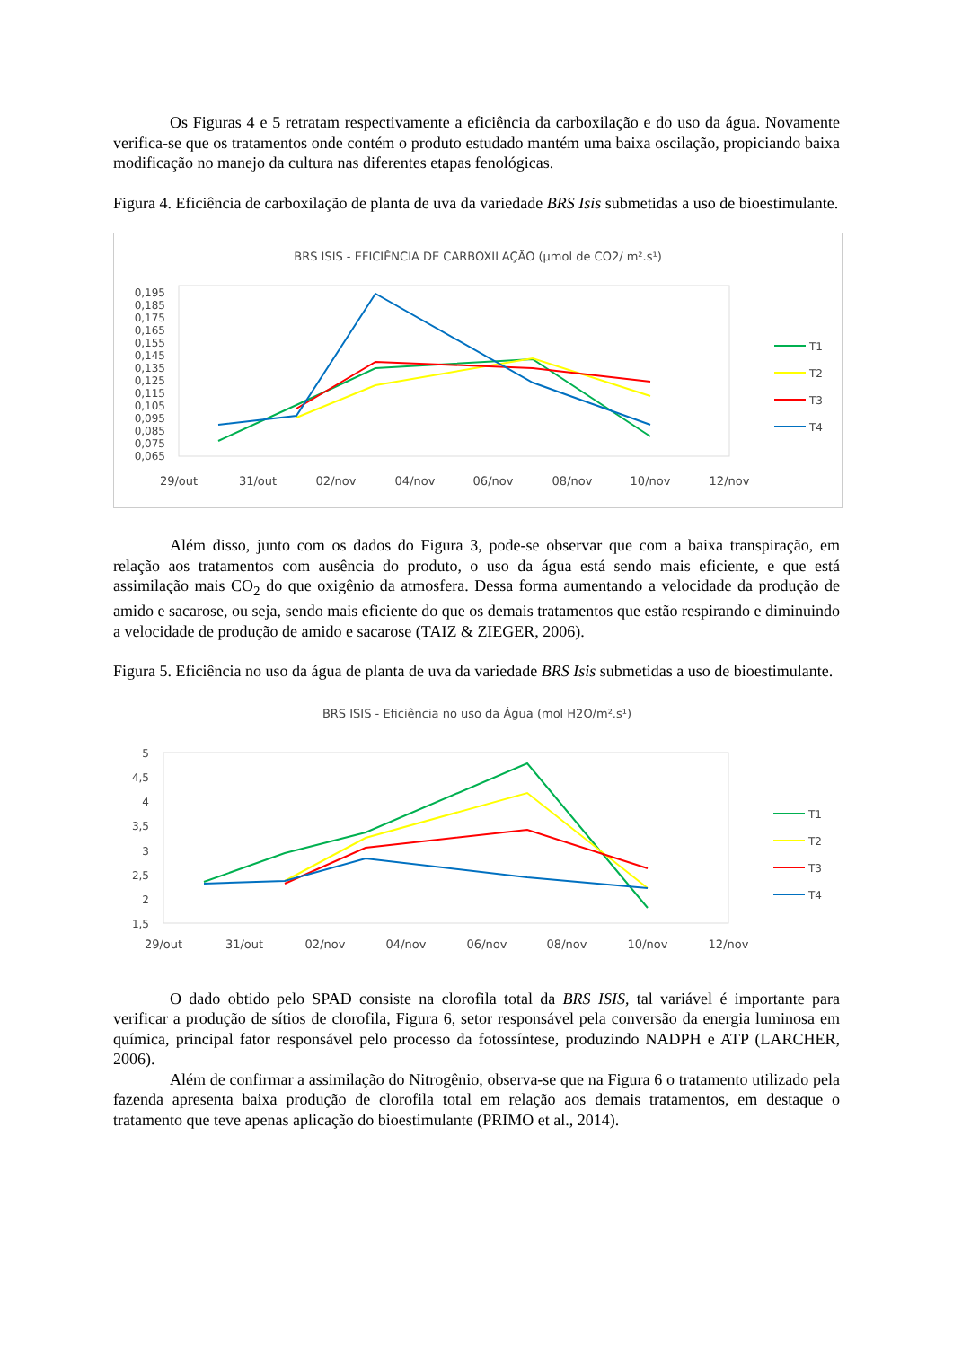Os Figuras 4 e 5 retratam respectivamente a eficiência da carboxilação e do uso da água. Novamente verifica-se que os tratamentos onde contém o produto estudado mantém uma baixa oscilação, propiciando baixa modificação no manejo da cultura nas diferentes etapas fenológicas.
Figura 4. Eficiência de carboxilação de planta de uva da variedade BRS Isis submetidas a uso de bioestimulante.
BRS ISIS - EFICIÊNCIA DE CARBOXILAÇÃO (µmol de CO2/ m².s¹)
0,195
0,185
0,175
0,165
0,155
0,145
0,135
0,125
0,115
0,105
0,095
0,085
0,075
0,065
29/out
31/out
02/nov
04/nov
06/nov
08/nov
10/nov
12/nov
T1
T2
T3
T4
Além disso, junto com os dados do Figura 3, pode-se observar que com a baixa transpiração, em relação aos tratamentos com ausência do produto, o uso da água está sendo mais eficiente, e que está assimilação mais CO<sub>2</sub> do que oxigênio da atmosfera. Dessa forma aumentando a velocidade da produção de amido e sacarose, ou seja, sendo mais eficiente do que os demais tratamentos que estão respirando e diminuindo a velocidade de produção de amido e sacarose (TAIZ & ZIEGER, 2006).
Figura 5. Eficiência no uso da água de planta de uva da variedade BRS Isis submetidas a uso de bioestimulante.
BRS ISIS - Eficiência no uso da Água (mol H2O/m².s¹)
5
4,5
4
3,5
3
2,5
2
1,5
29/out
31/out
02/nov
04/nov
06/nov
08/nov
10/nov
12/nov
T1
T2
T3
T4
O dado obtido pelo SPAD consiste na clorofila total da BRS ISIS, tal variável é importante para verificar a produção de sítios de clorofila, Figura 6, setor responsável pela conversão da energia luminosa em química, principal fator responsável pelo processo da fotossíntese, produzindo NADPH e ATP (LARCHER, 2006).
Além de confirmar a assimilação do Nitrogênio, observa-se que na Figura 6 o tratamento utilizado pela fazenda apresenta baixa produção de clorofila total em relação aos demais tratamentos, em destaque o tratamento que teve apenas aplicação do bioestimulante (PRIMO et al., 2014).